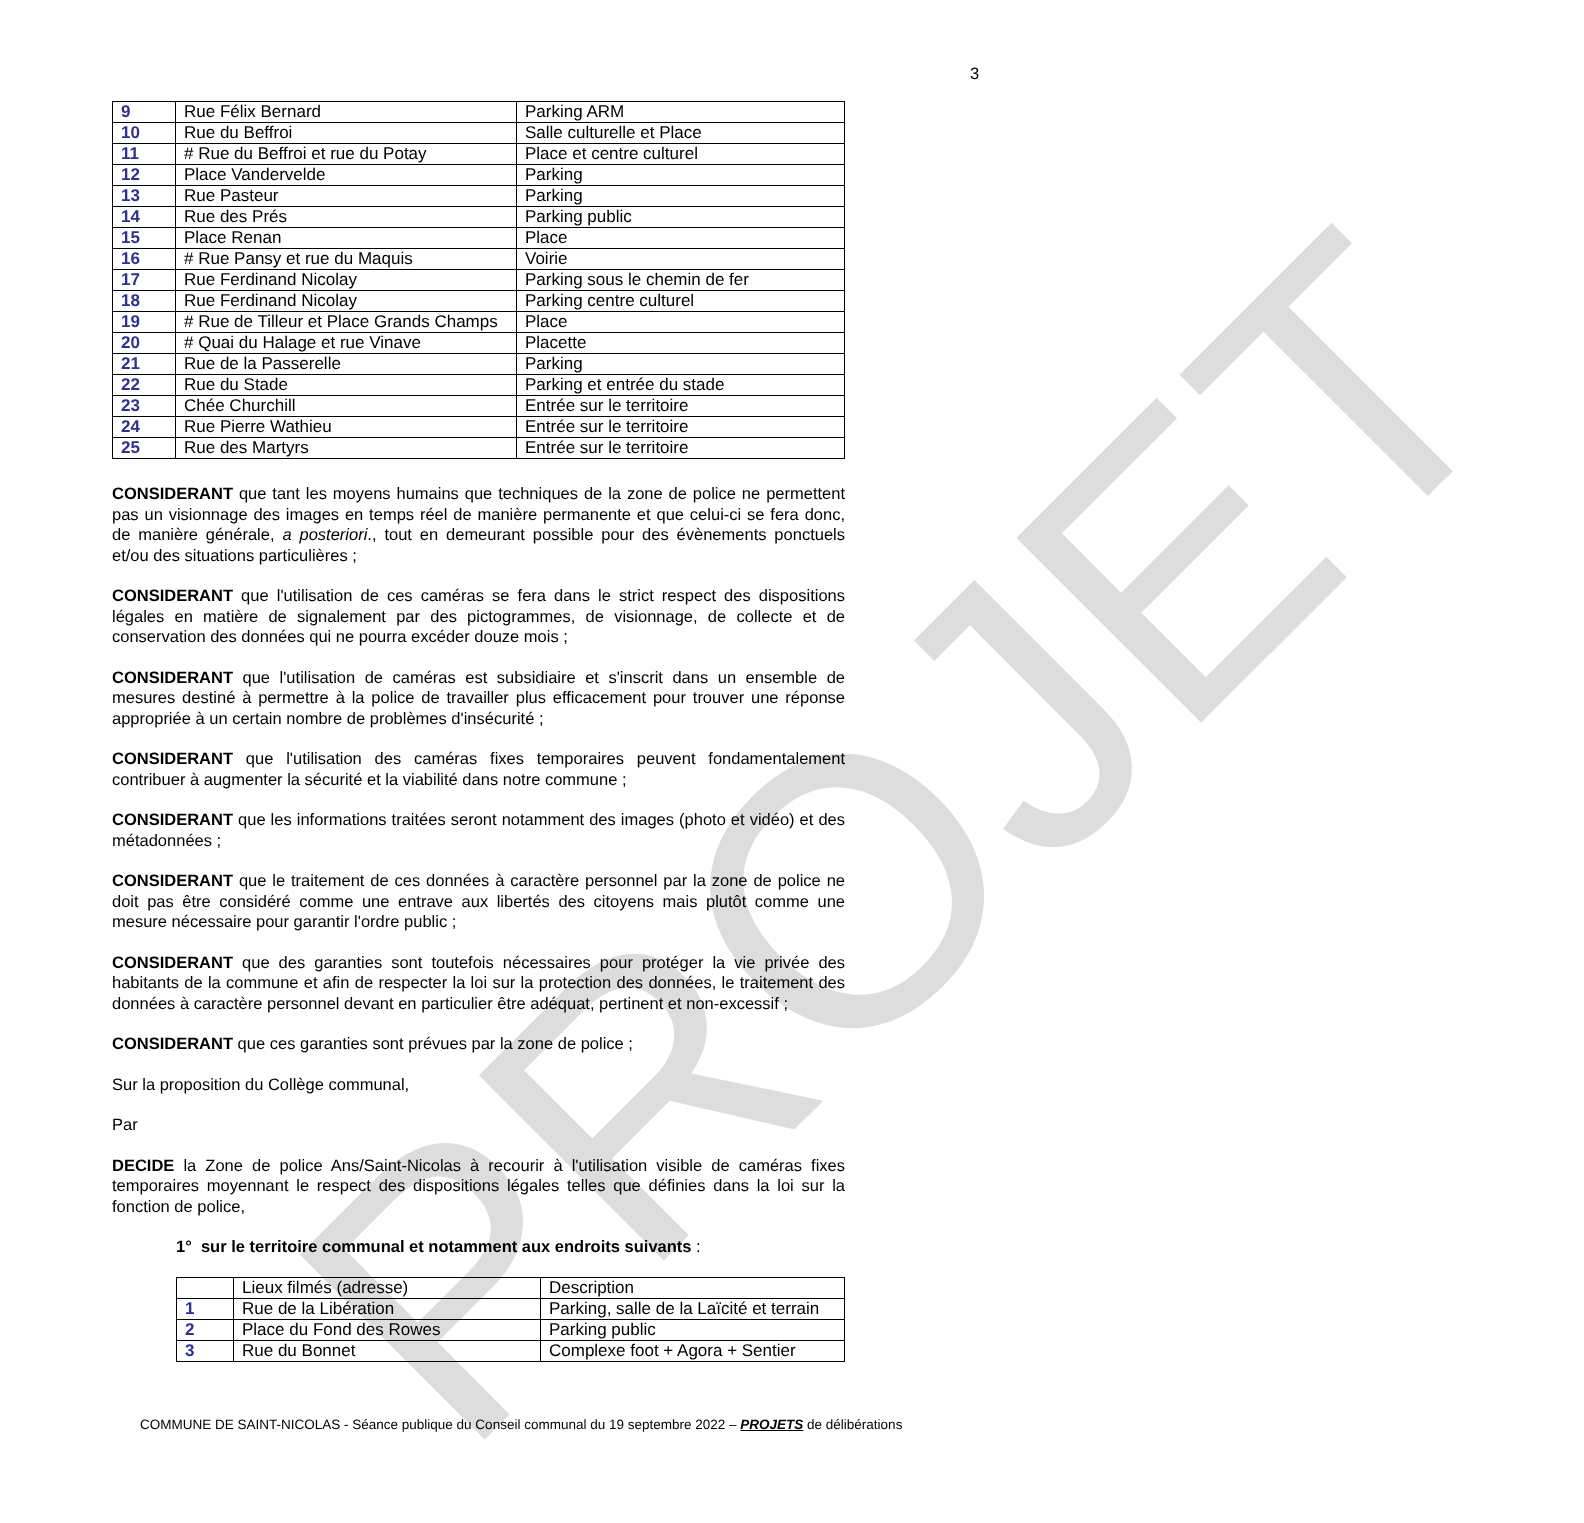PROJET
3
| 9 | Rue Félix Bernard | Parking ARM |
| 10 | Rue du Beffroi | Salle culturelle et Place |
| 11 | # Rue du Beffroi et rue du Potay | Place et centre culturel |
| 12 | Place Vandervelde | Parking |
| 13 | Rue Pasteur | Parking |
| 14 | Rue des Prés | Parking public |
| 15 | Place Renan | Place |
| 16 | # Rue Pansy et rue du Maquis | Voirie |
| 17 | Rue Ferdinand Nicolay | Parking sous le chemin de fer |
| 18 | Rue Ferdinand Nicolay | Parking centre culturel |
| 19 | # Rue de Tilleur et Place Grands Champs | Place |
| 20 | # Quai du Halage et rue Vinave | Placette |
| 21 | Rue de la Passerelle | Parking |
| 22 | Rue du Stade | Parking et entrée du stade |
| 23 | Chée Churchill | Entrée sur le territoire |
| 24 | Rue Pierre Wathieu | Entrée sur le territoire |
| 25 | Rue des Martyrs | Entrée sur le territoire |
CONSIDERANT que tant les moyens humains que techniques de la zone de police ne permettent pas un visionnage des images en temps réel de manière permanente et que celui-ci se fera donc, de manière générale, a posteriori., tout en demeurant possible pour des évènements ponctuels et/ou des situations particulières ;
CONSIDERANT que l'utilisation de ces caméras se fera dans le strict respect des dispositions légales en matière de signalement par des pictogrammes, de visionnage, de collecte et de conservation des données qui ne pourra excéder douze mois ;
CONSIDERANT que l'utilisation de caméras est subsidiaire et s'inscrit dans un ensemble de mesures destiné à permettre à la police de travailler plus efficacement pour trouver une réponse appropriée à un certain nombre de problèmes d'insécurité ;
CONSIDERANT que l'utilisation des caméras fixes temporaires peuvent fondamentalement contribuer à augmenter la sécurité et la viabilité dans notre commune ;
CONSIDERANT que les informations traitées seront notamment des images (photo et vidéo) et des métadonnées ;
CONSIDERANT que le traitement de ces données à caractère personnel par la zone de police ne doit pas être considéré comme une entrave aux libertés des citoyens mais plutôt comme une mesure nécessaire pour garantir l'ordre public ;
CONSIDERANT que des garanties sont toutefois nécessaires pour protéger la vie privée des habitants de la commune et afin de respecter la loi sur la protection des données, le traitement des données à caractère personnel devant en particulier être adéquat, pertinent et non-excessif ;
CONSIDERANT que ces garanties sont prévues par la zone de police ;
Sur la proposition du Collège communal,
Par
DECIDE la Zone de police Ans/Saint-Nicolas à recourir à l'utilisation visible de caméras fixes temporaires moyennant le respect des dispositions légales telles que définies dans la loi sur la fonction de police,
1° sur le territoire communal et notamment aux endroits suivants :
| | Lieux filmés (adresse) | Description |
| 1 | Rue de la Libération | Parking, salle de la Laïcité et terrain |
| 2 | Place du Fond des Rowes | Parking public |
| 3 | Rue du Bonnet | Complexe foot + Agora + Sentier |
COMMUNE DE SAINT-NICOLAS - Séance publique du Conseil communal du 19 septembre 2022 – PROJETS de délibérations